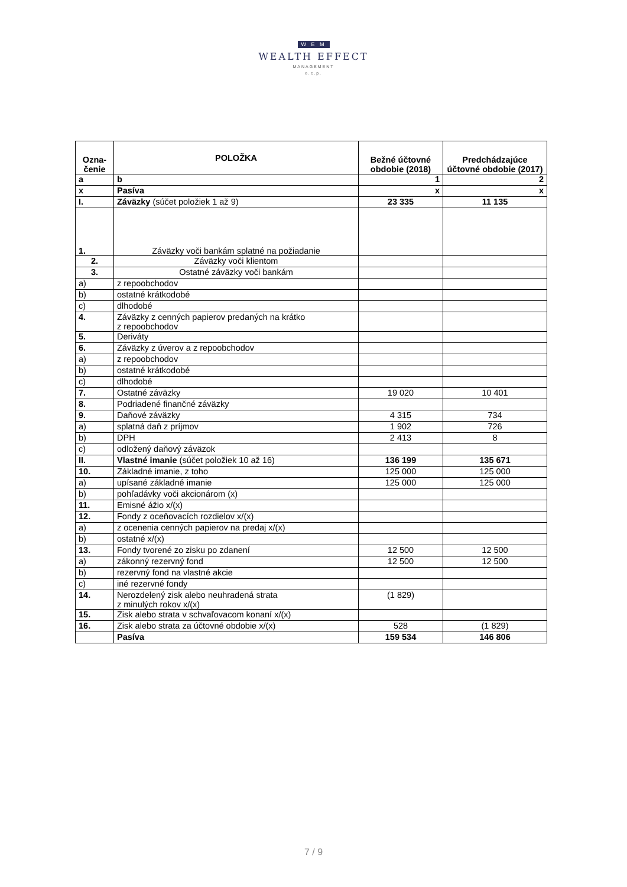W E M
WEALTH EFFECT
MANAGEMENT
o.c.p.
| Ozna- čenie | POLOŽKA | Bežné účtovné obdobie (2018) | Predchádzajúce účtovné obdobie (2017) |
| --- | --- | --- | --- |
| a | b | 1 | 2 |
| x | Pasíva | x | x |
| I. | Záväzky (súčet položiek 1 až 9) | 23 335 | 11 135 |
| 1. | Záväzky voči bankám splatné na požiadanie | | |
| 2. | Záväzky voči klientom | | |
| 3. | Ostatné záväzky voči bankám | | |
| a) | z repoobchodov | | |
| b) | ostatné krátkodobé | | |
| c) | dlhodobé | | |
| 4. | Záväzky z cenných papierov predaných na krátko z repoobchodov | | |
| 5. | Deriváty | | |
| 6. | Záväzky z úverov a z repoobchodov | | |
| a) | z repoobchodov | | |
| b) | ostatné krátkodobé | | |
| c) | dlhodobé | | |
| 7. | Ostatné záväzky | 19 020 | 10 401 |
| 8. | Podriadené finančné záväzky | | |
| 9. | Daňové záväzky | 4 315 | 734 |
| a) | splatná daň z príjmov | 1 902 | 726 |
| b) | DPH | 2 413 | 8 |
| c) | odložený daňový záväzok | | |
| II. | Vlastné imanie (súčet položiek 10 až 16) | 136 199 | 135 671 |
| 10. | Základné imanie, z toho | 125 000 | 125 000 |
| a) | upísané základné imanie | 125 000 | 125 000 |
| b) | pohľadávky voči akcionárom (x) | | |
| 11. | Emisné ážio x/(x) | | |
| 12. | Fondy z oceňovacích rozdielov x/(x) | | |
| a) | z ocenenia cenných papierov na predaj x/(x) | | |
| b) | ostatné x/(x) | | |
| 13. | Fondy tvorené zo zisku po zdanení | 12 500 | 12 500 |
| a) | zákonný rezervný fond | 12 500 | 12 500 |
| b) | rezervný fond na vlastné akcie | | |
| c) | iné rezervné fondy | | |
| 14. | Nerozdelený zisk alebo neuhradená strata z minulých rokov x/(x) | (1 829) | |
| 15. | Zisk alebo strata v schvaľovacom konaní x/(x) | | |
| 16. | Zisk alebo strata za účtovné obdobie x/(x) | 528 | (1 829) |
| | Pasíva | 159 534 | 146 806 |
7 / 9